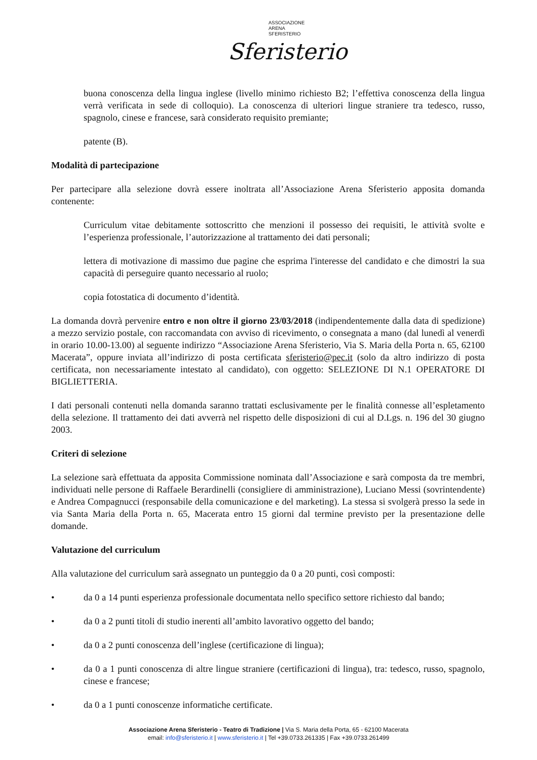ASSOCIAZIONE
ARENA
SFERISTERIO
Sferisterio
buona conoscenza della lingua inglese (livello minimo richiesto B2; l’effettiva conoscenza della lingua verrà verificata in sede di colloquio). La conoscenza di ulteriori lingue straniere tra tedesco, russo, spagnolo, cinese e francese, sarà considerato requisito premiante;
patente (B).
Modalità di partecipazione
Per partecipare alla selezione dovrà essere inoltrata all’Associazione Arena Sferisterio apposita domanda contenente:
Curriculum vitae debitamente sottoscritto che menzioni il possesso dei requisiti, le attività svolte e l’esperienza professionale, l’autorizzazione al trattamento dei dati personali;
lettera di motivazione di massimo due pagine che esprima l'interesse del candidato e che dimostri la sua capacità di perseguire quanto necessario al ruolo;
copia fotostatica di documento d’identità.
La domanda dovrà pervenire entro e non oltre il giorno 23/03/2018 (indipendentemente dalla data di spedizione) a mezzo servizio postale, con raccomandata con avviso di ricevimento, o consegnata a mano (dal lunedì al venerdì in orario 10.00-13.00) al seguente indirizzo “Associazione Arena Sferisterio, Via S. Maria della Porta n. 65, 62100 Macerata”, oppure inviata all’indirizzo di posta certificata sferisterio@pec.it (solo da altro indirizzo di posta certificata, non necessariamente intestato al candidato), con oggetto: SELEZIONE DI N.1 OPERATORE DI BIGLIETTERIA.
I dati personali contenuti nella domanda saranno trattati esclusivamente per le finalità connesse all’espletamento della selezione. Il trattamento dei dati avverrà nel rispetto delle disposizioni di cui al D.Lgs. n. 196 del 30 giugno 2003.
Criteri di selezione
La selezione sarà effettuata da apposita Commissione nominata dall’Associazione e sarà composta da tre membri, individuati nelle persone di Raffaele Berardinelli (consigliere di amministrazione), Luciano Messi (sovrintendente) e Andrea Compagnucci (responsabile della comunicazione e del marketing). La stessa si svolgerà presso la sede in via Santa Maria della Porta n. 65, Macerata entro 15 giorni dal termine previsto per la presentazione delle domande.
Valutazione del curriculum
Alla valutazione del curriculum sarà assegnato un punteggio da 0 a 20 punti, così composti:
• da 0 a 14 punti esperienza professionale documentata nello specifico settore richiesto dal bando;
• da 0 a 2 punti titoli di studio inerenti all’ambito lavorativo oggetto del bando;
• da 0 a 2 punti conoscenza dell’inglese (certificazione di lingua);
• da 0 a 1 punti conoscenza di altre lingue straniere (certificazioni di lingua), tra: tedesco, russo, spagnolo, cinese e francese;
• da 0 a 1 punti conoscenze informatiche certificate.
Associazione Arena Sferisterio - Teatro di Tradizione | Via S. Maria della Porta, 65 - 62100 Macerata
email: info@sferisterio.it | www.sferisterio.it | Tel +39.0733.261335 | Fax +39.0733.261499